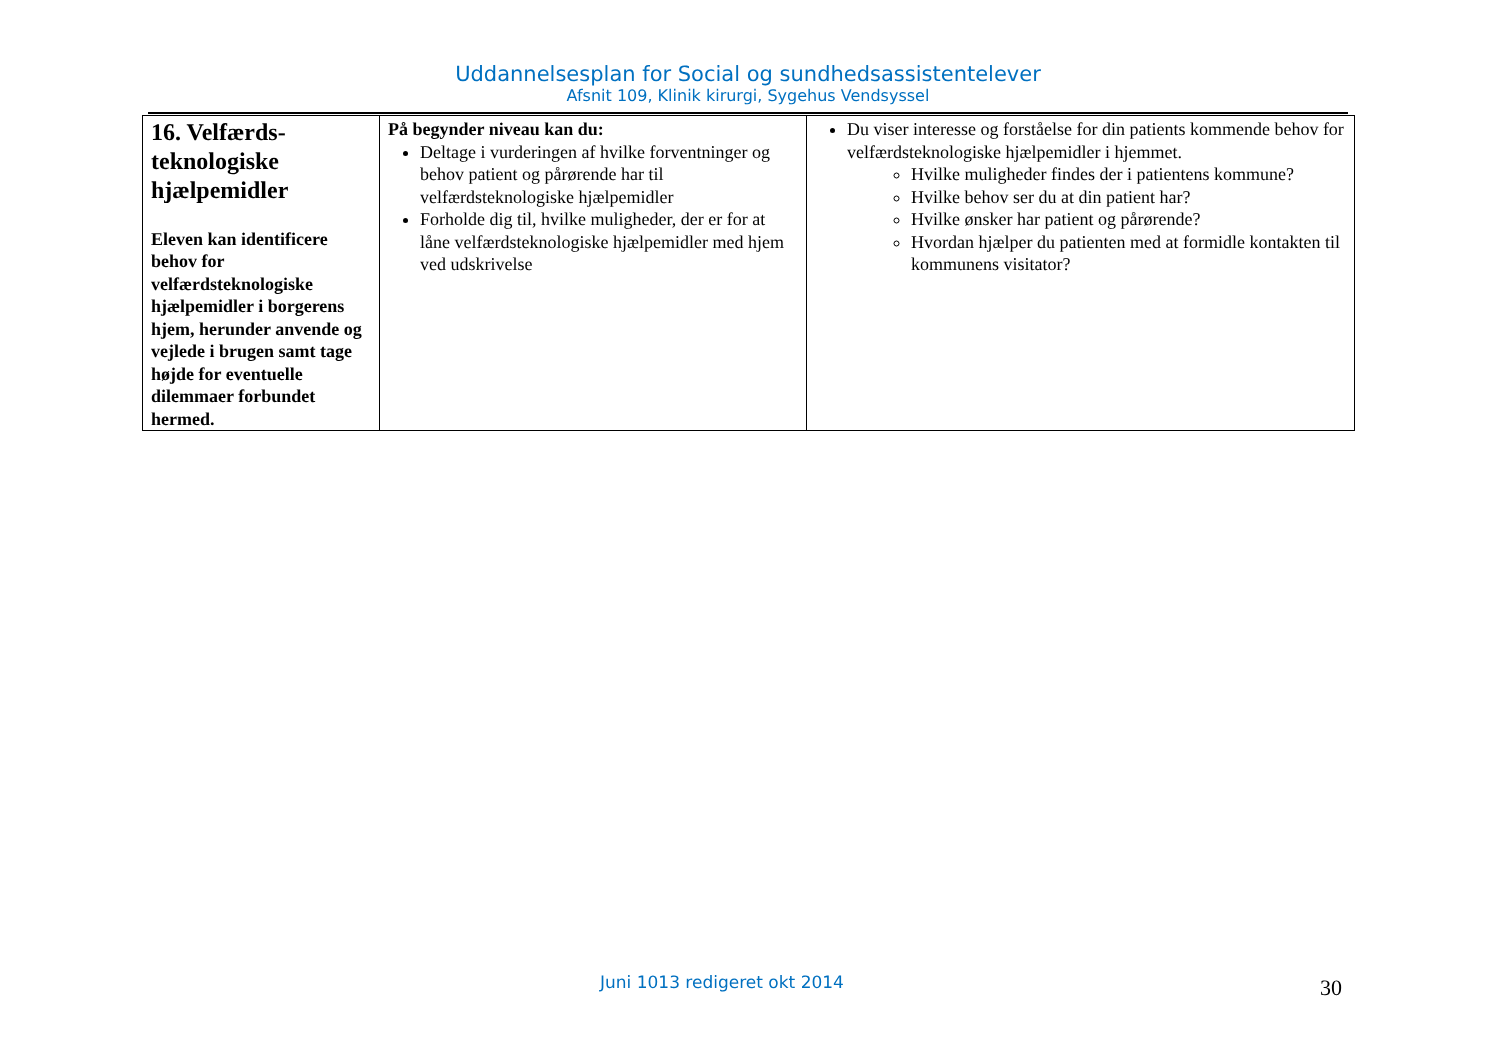Uddannelsesplan for Social og sundhedsassistentelever
Afsnit 109, Klinik kirurgi, Sygehus Vendsyssel
| 16. Velfærds-teknologiske hjælpemidler Eleven kan identificere behov for velfærdsteknologiske hjælpemidler i borgerens hjem, herunder anvende og vejlede i brugen samt tage højde for eventuelle dilemmaer forbundet hermed. | På begynder niveau kan du: Deltage i vurderingen af hvilke forventninger og behov patient og pårørende har til velfærdsteknologiske hjælpemidler Forholde dig til, hvilke muligheder, der er for at låne velfærdsteknologiske hjælpemidler med hjem ved udskrivelse | Du viser interesse og forståelse for din patients kommende behov for velfærdsteknologiske hjælpemidler i hjemmet. Hvilke muligheder findes der i patientens kommune? Hvilke behov ser du at din patient har? Hvilke ønsker har patient og pårørende? Hvordan hjælper du patienten med at formidle kontakten til kommunens visitator? |
Juni 1013 redigeret okt 2014 30